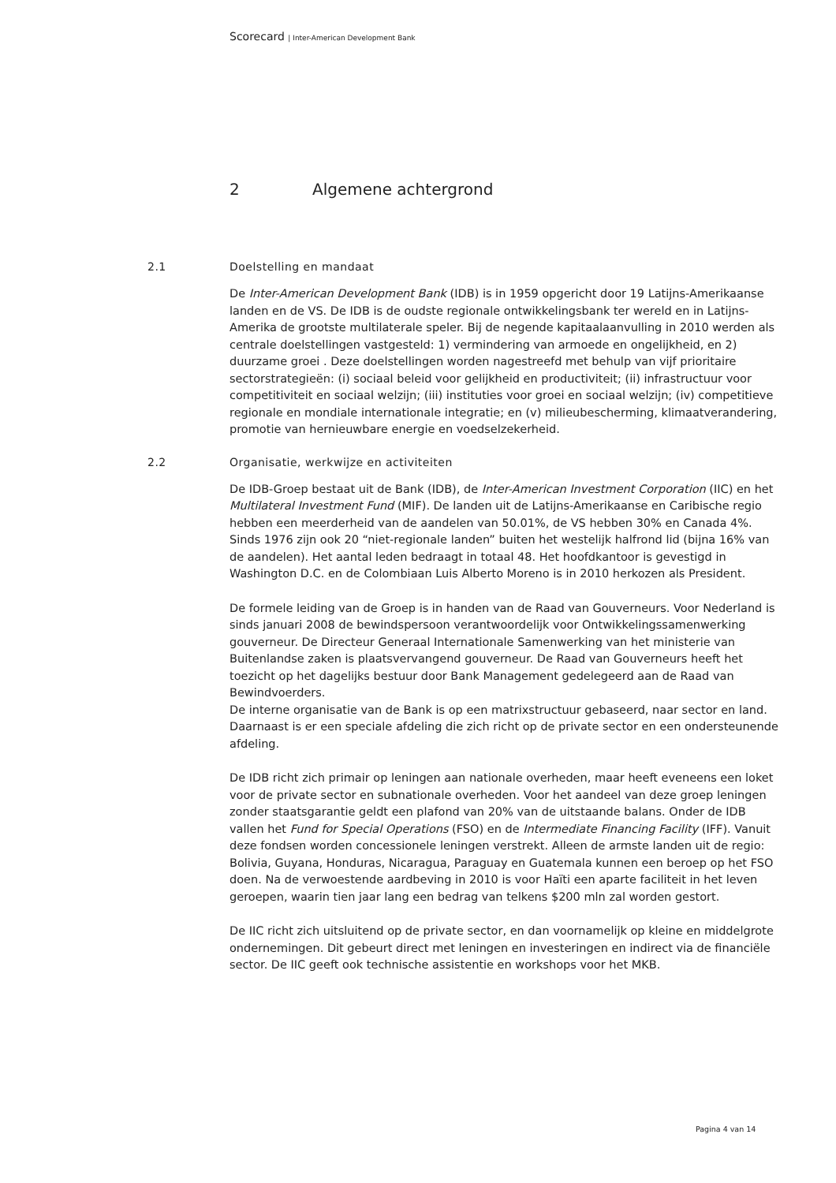Scorecard | Inter-American Development Bank
2 Algemene achtergrond
2.1 Doelstelling en mandaat
De Inter-American Development Bank (IDB) is in 1959 opgericht door 19 Latijns-Amerikaanse landen en de VS. De IDB is de oudste regionale ontwikkelingsbank ter wereld en in Latijns-Amerika de grootste multilaterale speler. Bij de negende kapitaalaanvulling in 2010 werden als centrale doelstellingen vastgesteld: 1) vermindering van armoede en ongelijkheid, en 2) duurzame groei . Deze doelstellingen worden nagestreefd met behulp van vijf prioritaire sectorstrategieën: (i) sociaal beleid voor gelijkheid en productiviteit; (ii) infrastructuur voor competitiviteit en sociaal welzijn; (iii) instituties voor groei en sociaal welzijn; (iv) competitieve regionale en mondiale internationale integratie; en (v) milieubescherming, klimaatverandering, promotie van hernieuwbare energie en voedselzekerheid.
2.2 Organisatie, werkwijze en activiteiten
De IDB-Groep bestaat uit de Bank (IDB), de Inter-American Investment Corporation (IIC) en het Multilateral Investment Fund (MIF). De landen uit de Latijns-Amerikaanse en Caribische regio hebben een meerderheid van de aandelen van 50.01%, de VS hebben 30% en Canada 4%. Sinds 1976 zijn ook 20 “niet-regionale landen” buiten het westelijk halfrond lid (bijna 16% van de aandelen). Het aantal leden bedraagt in totaal 48. Het hoofdkantoor is gevestigd in Washington D.C. en de Colombiaan Luis Alberto Moreno is in 2010 herkozen als President.
De formele leiding van de Groep is in handen van de Raad van Gouverneurs. Voor Nederland is sinds januari 2008 de bewindspersoon verantwoordelijk voor Ontwikkelingssamenwerking gouverneur. De Directeur Generaal Internationale Samenwerking van het ministerie van Buitenlandse zaken is plaatsvervangend gouverneur. De Raad van Gouverneurs heeft het toezicht op het dagelijks bestuur door Bank Management gedelegeerd aan de Raad van Bewindvoerders.
De interne organisatie van de Bank is op een matrixstructuur gebaseerd, naar sector en land. Daarnaast is er een speciale afdeling die zich richt op de private sector en een ondersteunende afdeling.
De IDB richt zich primair op leningen aan nationale overheden, maar heeft eveneens een loket voor de private sector en subnationale overheden. Voor het aandeel van deze groep leningen zonder staatsgarantie geldt een plafond van 20% van de uitstaande balans. Onder de IDB vallen het Fund for Special Operations (FSO) en de Intermediate Financing Facility (IFF). Vanuit deze fondsen worden concessionele leningen verstrekt. Alleen de armste landen uit de regio: Bolivia, Guyana, Honduras, Nicaragua, Paraguay en Guatemala kunnen een beroep op het FSO doen. Na de verwoestende aardbeving in 2010 is voor Haïti een aparte faciliteit in het leven geroepen, waarin tien jaar lang een bedrag van telkens $200 mln zal worden gestort.
De IIC richt zich uitsluitend op de private sector, en dan voornamelijk op kleine en middelgrote ondernemingen. Dit gebeurt direct met leningen en investeringen en indirect via de financiële sector. De IIC geeft ook technische assistentie en workshops voor het MKB.
Pagina 4 van 14